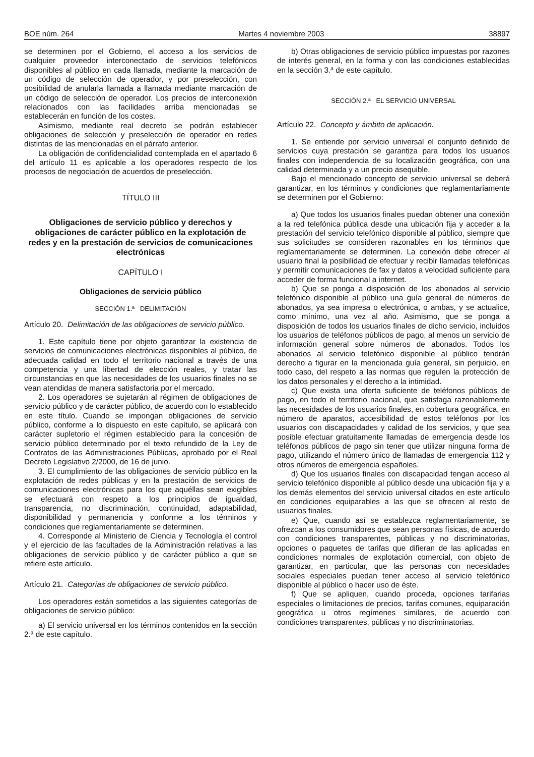BOE núm. 264 Martes 4 noviembre 2003 38897
se determinen por el Gobierno, el acceso a los servicios de cualquier proveedor interconectado de servicios telefónicos disponibles al público en cada llamada, mediante la marcación de un código de selección de operador, y por preselección, con posibilidad de anularla llamada a llamada mediante marcación de un código de selección de operador. Los precios de interconexión relacionados con las facilidades arriba mencionadas se establecerán en función de los costes.
Asimismo, mediante real decreto se podrán establecer obligaciones de selección y preselección de operador en redes distintas de las mencionadas en el párrafo anterior.
La obligación de confidencialidad contemplada en el apartado 6 del artículo 11 es aplicable a los operadores respecto de los procesos de negociación de acuerdos de preselección.
TÍTULO III
Obligaciones de servicio público y derechos y obligaciones de carácter público en la explotación de redes y en la prestación de servicios de comunicaciones electrónicas
CAPÍTULO I
Obligaciones de servicio público
SECCIÓN 1.ª DELIMITACIÓN
Artículo 20. Delimitación de las obligaciones de servicio público.
1. Este capítulo tiene por objeto garantizar la existencia de servicios de comunicaciones electrónicas disponibles al público, de adecuada calidad en todo el territorio nacional a través de una competencia y una libertad de elección reales, y tratar las circunstancias en que las necesidades de los usuarios finales no se vean atendidas de manera satisfactoria por el mercado.
2. Los operadores se sujetarán al régimen de obligaciones de servicio público y de carácter público, de acuerdo con lo establecido en este título. Cuando se impongan obligaciones de servicio público, conforme a lo dispuesto en este capítulo, se aplicará con carácter supletorio el régimen establecido para la concesión de servicio público determinado por el texto refundido de la Ley de Contratos de las Administraciones Públicas, aprobado por el Real Decreto Legislativo 2/2000, de 16 de junio.
3. El cumplimiento de las obligaciones de servicio público en la explotación de redes públicas y en la prestación de servicios de comunicaciones electrónicas para los que aquéllas sean exigibles se efectuará con respeto a los principios de igualdad, transparencia, no discriminación, continuidad, adaptabilidad, disponibilidad y permanencia y conforme a los términos y condiciones que reglamentariamente se determinen.
4. Corresponde al Ministerio de Ciencia y Tecnología el control y el ejercicio de las facultades de la Administración relativas a las obligaciones de servicio público y de carácter público a que se refiere este artículo.
Artículo 21. Categorías de obligaciones de servicio público.
Los operadores están sometidos a las siguientes categorías de obligaciones de servicio público:
a) El servicio universal en los términos contenidos en la sección 2.ª de este capítulo.
b) Otras obligaciones de servicio público impuestas por razones de interés general, en la forma y con las condiciones establecidas en la sección 3.ª de este capítulo.
SECCIÓN 2.ª EL SERVICIO UNIVERSAL
Artículo 22. Concepto y ámbito de aplicación.
1. Se entiende por servicio universal el conjunto definido de servicios cuya prestación se garantiza para todos los usuarios finales con independencia de su localización geográfica, con una calidad determinada y a un precio asequible.
Bajo el mencionado concepto de servicio universal se deberá garantizar, en los términos y condiciones que reglamentariamente se determinen por el Gobierno:
a) Que todos los usuarios finales puedan obtener una conexión a la red telefónica pública desde una ubicación fija y acceder a la prestación del servicio telefónico disponible al público, siempre que sus solicitudes se consideren razonables en los términos que reglamentariamente se determinen. La conexión debe ofrecer al usuario final la posibilidad de efectuar y recibir llamadas telefónicas y permitir comunicaciones de fax y datos a velocidad suficiente para acceder de forma funcional a internet.
b) Que se ponga a disposición de los abonados al servicio telefónico disponible al público una guía general de números de abonados, ya sea impresa o electrónica, o ambas, y se actualice, como mínimo, una vez al año. Asimismo, que se ponga a disposición de todos los usuarios finales de dicho servicio, incluidos los usuarios de teléfonos públicos de pago, al menos un servicio de información general sobre números de abonados. Todos los abonados al servicio telefónico disponible al público tendrán derecho a figurar en la mencionada guía general, sin perjuicio, en todo caso, del respeto a las normas que regulen la protección de los datos personales y el derecho a la intimidad.
c) Que exista una oferta suficiente de teléfonos públicos de pago, en todo el territorio nacional, que satisfaga razonablemente las necesidades de los usuarios finales, en cobertura geográfica, en número de aparatos, accesibilidad de estos teléfonos por los usuarios con discapacidades y calidad de los servicios, y que sea posible efectuar gratuitamente llamadas de emergencia desde los teléfonos públicos de pago sin tener que utilizar ninguna forma de pago, utilizando el número único de llamadas de emergencia 112 y otros números de emergencia españoles.
d) Que los usuarios finales con discapacidad tengan acceso al servicio telefónico disponible al público desde una ubicación fija y a los demás elementos del servicio universal citados en este artículo en condiciones equiparables a las que se ofrecen al resto de usuarios finales.
e) Que, cuando así se establezca reglamentariamente, se ofrezcan a los consumidores que sean personas físicas, de acuerdo con condiciones transparentes, públicas y no discriminatorias, opciones o paquetes de tarifas que difieran de las aplicadas en condiciones normales de explotación comercial, con objeto de garantizar, en particular, que las personas con necesidades sociales especiales puedan tener acceso al servicio telefónico disponible al público o hacer uso de éste.
f) Que se apliquen, cuando proceda, opciones tarifarias especiales o limitaciones de precios, tarifas comunes, equiparación geográfica u otros regímenes similares, de acuerdo con condiciones transparentes, públicas y no discriminatorias.